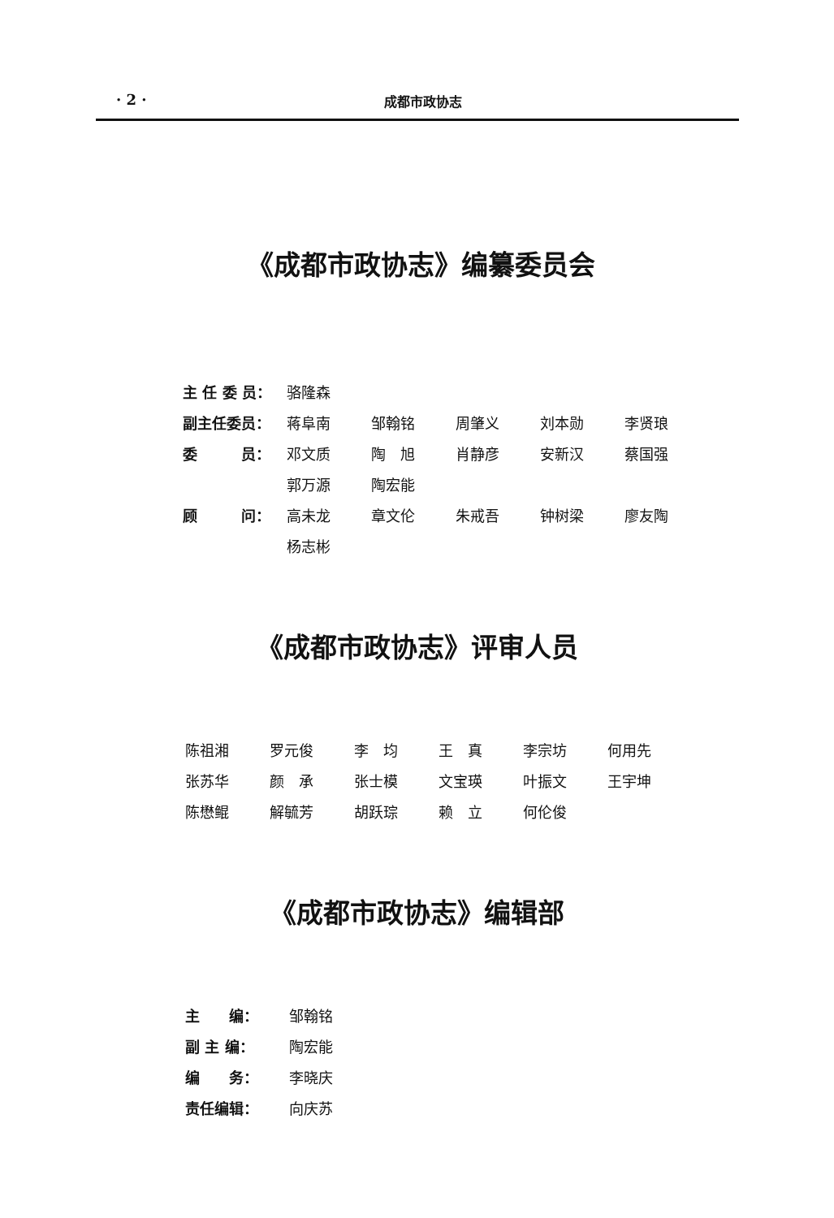· 2 · 成都市政协志
《成都市政协志》编纂委员会
| 主 任 委 员： | 骆隆森 | | | | |
| 副主任委员： | 蒋阜南 | 邹翰铭 | 周肇义 | 刘本勋 | 李贤琅 |
| 委 员： | 邓文质 | 陶 旭 | 肖静彦 | 安新汉 | 蔡国强 |
| | 郭万源 | 陶宏能 | | | |
| 顾 问： | 高未龙 | 章文伦 | 朱戒吾 | 钟树梁 | 廖友陶 |
| | 杨志彬 | | | | |
《成都市政协志》评审人员
| 陈祖湘 | 罗元俊 | 李 均 | 王 真 | 李宗坊 | 何用先 |
| 张苏华 | 颜 承 | 张士模 | 文宝瑛 | 叶振文 | 王宇坤 |
| 陈懋鲲 | 解毓芳 | 胡跃琮 | 赖 立 | 何伦俊 | |
《成都市政协志》编辑部
| 主 编： | 邹翰铭 |
| 副 主 编： | 陶宏能 |
| 编 务： | 李晓庆 |
| 责任编辑： | 向庆苏 |